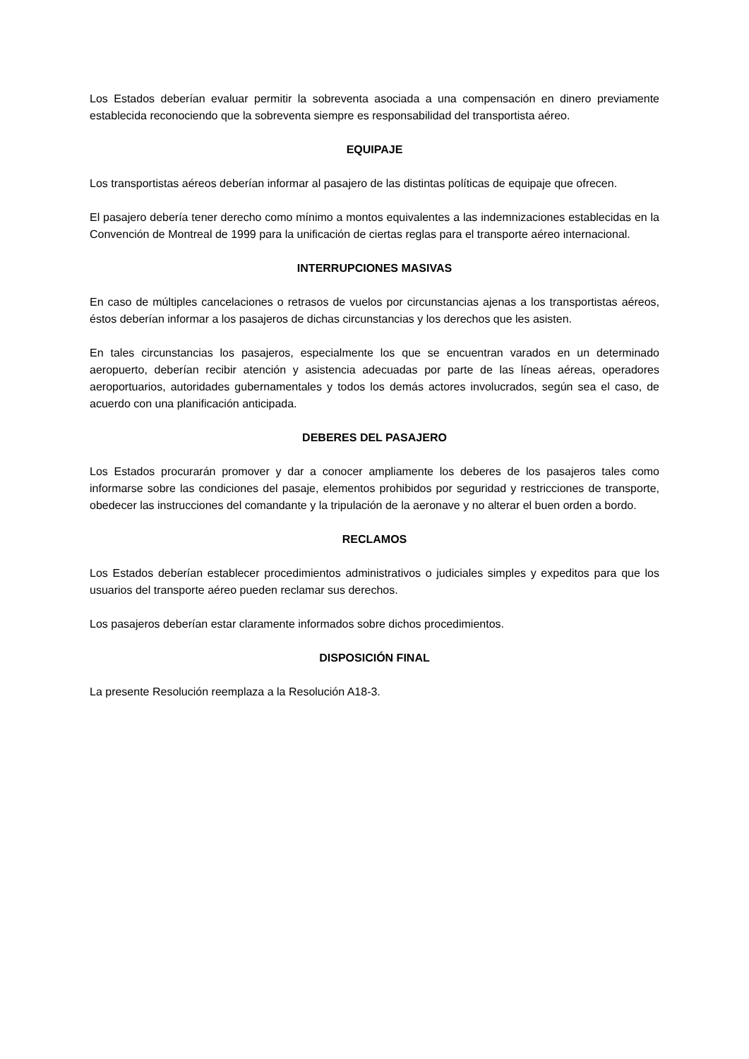Los Estados deberían evaluar permitir la sobreventa asociada a una compensación en dinero previamente establecida reconociendo que la sobreventa siempre es responsabilidad del transportista aéreo.
EQUIPAJE
Los transportistas aéreos deberían informar al pasajero de las distintas políticas de equipaje que ofrecen.
El pasajero debería tener derecho como mínimo a montos equivalentes a las indemnizaciones establecidas en la Convención de Montreal de 1999 para la unificación de ciertas reglas para el transporte aéreo internacional.
INTERRUPCIONES MASIVAS
En caso de múltiples cancelaciones o retrasos de vuelos por circunstancias ajenas a los transportistas aéreos, éstos deberían informar a los pasajeros de dichas circunstancias y los derechos que les asisten.
En tales circunstancias los pasajeros, especialmente los que se encuentran varados en un determinado aeropuerto, deberían recibir atención y asistencia adecuadas por parte de las líneas aéreas, operadores aeroportuarios, autoridades gubernamentales y todos los demás actores involucrados, según sea el caso, de acuerdo con una planificación anticipada.
DEBERES DEL PASAJERO
Los Estados procurarán promover y dar a conocer ampliamente los deberes de los pasajeros tales como informarse sobre las condiciones del pasaje, elementos prohibidos por seguridad y restricciones de transporte, obedecer las instrucciones del comandante y la tripulación de la aeronave y no alterar el buen orden a bordo.
RECLAMOS
Los Estados deberían establecer procedimientos administrativos o judiciales simples y expeditos para que los usuarios del transporte aéreo pueden reclamar sus derechos.
Los pasajeros deberían estar claramente informados sobre dichos procedimientos.
DISPOSICIÓN FINAL
La presente Resolución reemplaza a la Resolución A18-3.